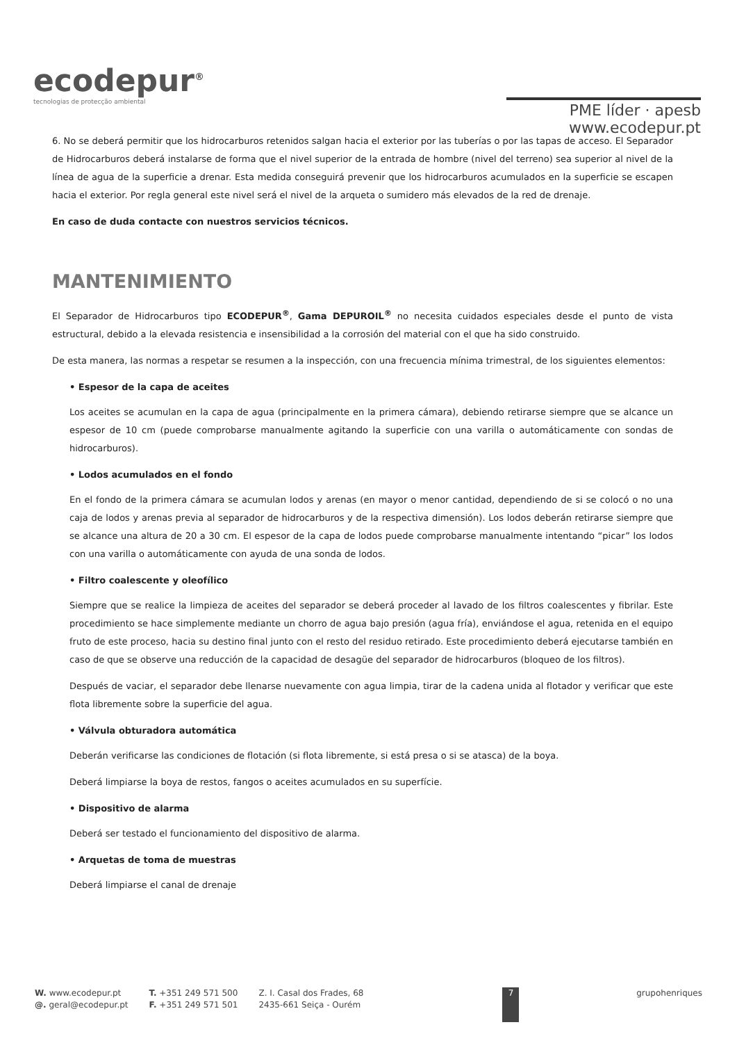ecodepur<sup>®</sup>
tecnologias de protecção ambiental
PME líder · apesb
www.ecodepur.pt
6. No se deberá permitir que los hidrocarburos retenidos salgan hacia el exterior por las tuberías o por las tapas de acceso. El Separador de Hidrocarburos deberá instalarse de forma que el nivel superior de la entrada de hombre (nivel del terreno) sea superior al nivel de la línea de agua de la superficie a drenar. Esta medida conseguirá prevenir que los hidrocarburos acumulados en la superficie se escapen hacia el exterior. Por regla general este nivel será el nivel de la arqueta o sumidero más elevados de la red de drenaje.
En caso de duda contacte con nuestros servicios técnicos.
MANTENIMIENTO
El Separador de Hidrocarburos tipo ECODEPUR<sup>®</sup>, Gama DEPUROIL<sup>®</sup> no necesita cuidados especiales desde el punto de vista estructural, debido a la elevada resistencia e insensibilidad a la corrosión del material con el que ha sido construido.
De esta manera, las normas a respetar se resumen a la inspección, con una frecuencia mínima trimestral, de los siguientes elementos:
• Espesor de la capa de aceites
Los aceites se acumulan en la capa de agua (principalmente en la primera cámara), debiendo retirarse siempre que se alcance un espesor de 10 cm (puede comprobarse manualmente agitando la superficie con una varilla o automáticamente con sondas de hidrocarburos).
• Lodos acumulados en el fondo
En el fondo de la primera cámara se acumulan lodos y arenas (en mayor o menor cantidad, dependiendo de si se colocó o no una caja de lodos y arenas previa al separador de hidrocarburos y de la respectiva dimensión). Los lodos deberán retirarse siempre que se alcance una altura de 20 a 30 cm. El espesor de la capa de lodos puede comprobarse manualmente intentando “picar” los lodos con una varilla o automáticamente con ayuda de una sonda de lodos.
• Filtro coalescente y oleofílico
Siempre que se realice la limpieza de aceites del separador se deberá proceder al lavado de los filtros coalescentes y fibrilar. Este procedimiento se hace simplemente mediante un chorro de agua bajo presión (agua fría), enviándose el agua, retenida en el equipo fruto de este proceso, hacia su destino final junto con el resto del residuo retirado. Este procedimiento deberá ejecutarse también en caso de que se observe una reducción de la capacidad de desagüe del separador de hidrocarburos (bloqueo de los filtros).
Después de vaciar, el separador debe llenarse nuevamente con agua limpia, tirar de la cadena unida al flotador y verificar que este flota libremente sobre la superficie del agua.
• Válvula obturadora automática
Deberán verificarse las condiciones de flotación (si flota libremente, si está presa o si se atasca) de la boya.
Deberá limpiarse la boya de restos, fangos o aceites acumulados en su superfície.
• Dispositivo de alarma
Deberá ser testado el funcionamiento del dispositivo de alarma.
• Arquetas de toma de muestras
Deberá limpiarse el canal de drenaje
W. www.ecodepur.pt
@. geral@ecodepur.pt
T. +351 249 571 500
F. +351 249 571 501
Z. I. Casal dos Frades, 68
2435-661 Seiça - Ourém
7
grupohenriques